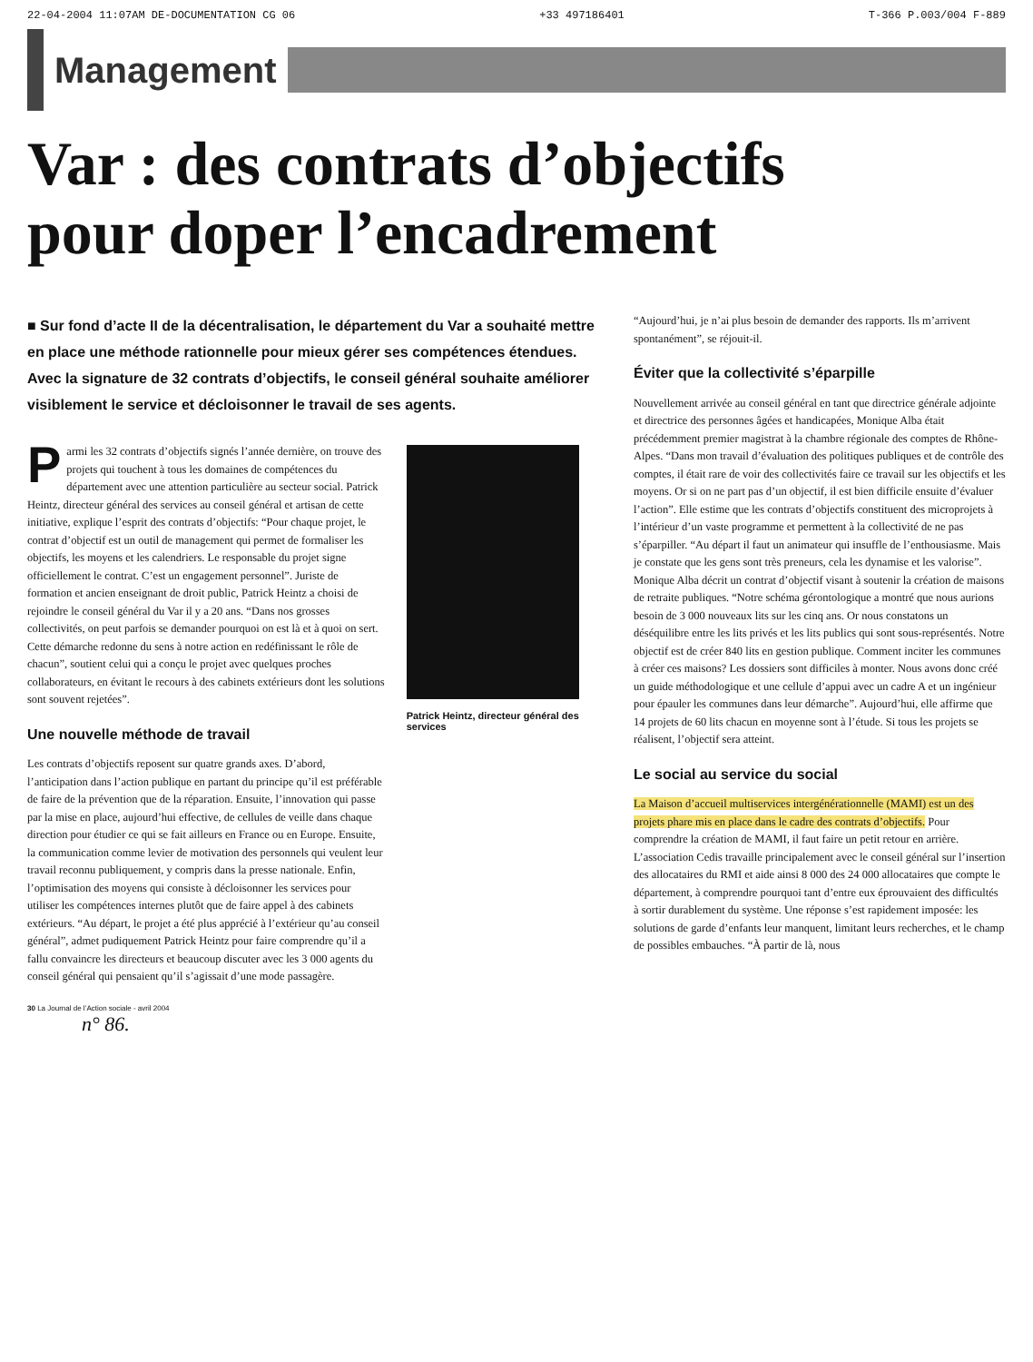22-04-2004 11:07AM DE-DOCUMENTATION CG 06 +33 497186401 T-366 P.003/004 F-889
Management
Var : des contrats d’objectifs
pour doper l’encadrement
■ Sur fond d’acte II de la décentralisation, le département du Var a souhaité mettre en place une méthode rationnelle pour mieux gérer ses compétences étendues. Avec la signature de 32 contrats d’objectifs, le conseil général souhaite améliorer visiblement le service et décloisonner le travail de ses agents.
Parmi les 32 contrats d’objectifs signés l’année dernière, on trouve des projets qui touchent à tous les domaines de compétences du département avec une attention particulière au secteur social. Patrick Heintz, directeur général des services au conseil général et artisan de cette initiative, explique l’esprit des contrats d’objectifs: “Pour chaque projet, le contrat d’objectif est un outil de management qui permet de formaliser les objectifs, les moyens et les calendriers. Le responsable du projet signe officiellement le contrat. C’est un engagement personnel”. Juriste de formation et ancien enseignant de droit public, Patrick Heintz a choisi de rejoindre le conseil général du Var il y a 20 ans. “Dans nos grosses collectivités, on peut parfois se demander pourquoi on est là et à quoi on sert. Cette démarche redonne du sens à notre action en redéfinissant le rôle de chacun”, soutient celui qui a conçu le projet avec quelques proches collaborateurs, en évitant le recours à des cabinets extérieurs dont les solutions sont souvent rejetées”.
Une nouvelle méthode de travail
Les contrats d’objectifs reposent sur quatre grands axes. D’abord, l’anticipation dans l’action publique en partant du principe qu’il est préférable de faire de la prévention que de la réparation. Ensuite, l’innovation qui passe par la mise en place, aujourd’hui effective, de cellules de veille dans chaque direction pour étudier ce qui se fait ailleurs en France ou en Europe. Ensuite, la communication comme levier de motivation des personnels qui veulent leur travail reconnu publiquement, y compris dans la presse nationale. Enfin, l’optimisation des moyens qui consiste à décloisonner les services pour utiliser les compétences internes plutôt que de faire appel à des cabinets extérieurs. “Au départ, le projet a été plus apprécié à l’extérieur qu’au conseil général”, admet pudiquement Patrick Heintz pour faire comprendre qu’il a fallu convaincre les directeurs et beaucoup discuter avec les 3 000 agents du conseil général qui pensaient qu’il s’agissait d’une mode passagère.
Patrick Heintz, directeur général des services
30 La Journal de l’Action sociale - avril 2004
n° 86.
“Aujourd’hui, je n’ai plus besoin de demander des rapports. Ils m’arrivent spontanément”, se réjouit-il.
Éviter que la collectivité s’éparpille
Nouvellement arrivée au conseil général en tant que directrice générale adjointe et directrice des personnes âgées et handicapées, Monique Alba était précédemment premier magistrat à la chambre régionale des comptes de Rhône-Alpes. “Dans mon travail d’évaluation des politiques publiques et de contrôle des comptes, il était rare de voir des collectivités faire ce travail sur les objectifs et les moyens. Or si on ne part pas d’un objectif, il est bien difficile ensuite d’évaluer l’action”. Elle estime que les contrats d’objectifs constituent des microprojets à l’intérieur d’un vaste programme et permettent à la collectivité de ne pas s’éparpiller. “Au départ il faut un animateur qui insuffle de l’enthousiasme. Mais je constate que les gens sont très preneurs, cela les dynamise et les valorise”. Monique Alba décrit un contrat d’objectif visant à soutenir la création de maisons de retraite publiques. “Notre schéma gérontologique a montré que nous aurions besoin de 3 000 nouveaux lits sur les cinq ans. Or nous constatons un déséquilibre entre les lits privés et les lits publics qui sont sous-représentés. Notre objectif est de créer 840 lits en gestion publique. Comment inciter les communes à créer ces maisons? Les dossiers sont difficiles à monter. Nous avons donc créé un guide méthodologique et une cellule d’appui avec un cadre A et un ingénieur pour épauler les communes dans leur démarche”. Aujourd’hui, elle affirme que 14 projets de 60 lits chacun en moyenne sont à l’étude. Si tous les projets se réalisent, l’objectif sera atteint.
Le social au service du social
La Maison d’accueil multiservices intergénérationnelle (MAMI) est un des projets phare mis en place dans le cadre des contrats d’objectifs. Pour comprendre la création de MAMI, il faut faire un petit retour en arrière. L’association Cedis travaille principalement avec le conseil général sur l’insertion des allocataires du RMI et aide ainsi 8 000 des 24 000 allocataires que compte le département, à comprendre pourquoi tant d’entre eux éprouvaient des difficultés à sortir durablement du système. Une réponse s’est rapidement imposée: les solutions de garde d’enfants leur manquent, limitant leurs recherches, et le champ de possibles embauches. “À partir de là, nous